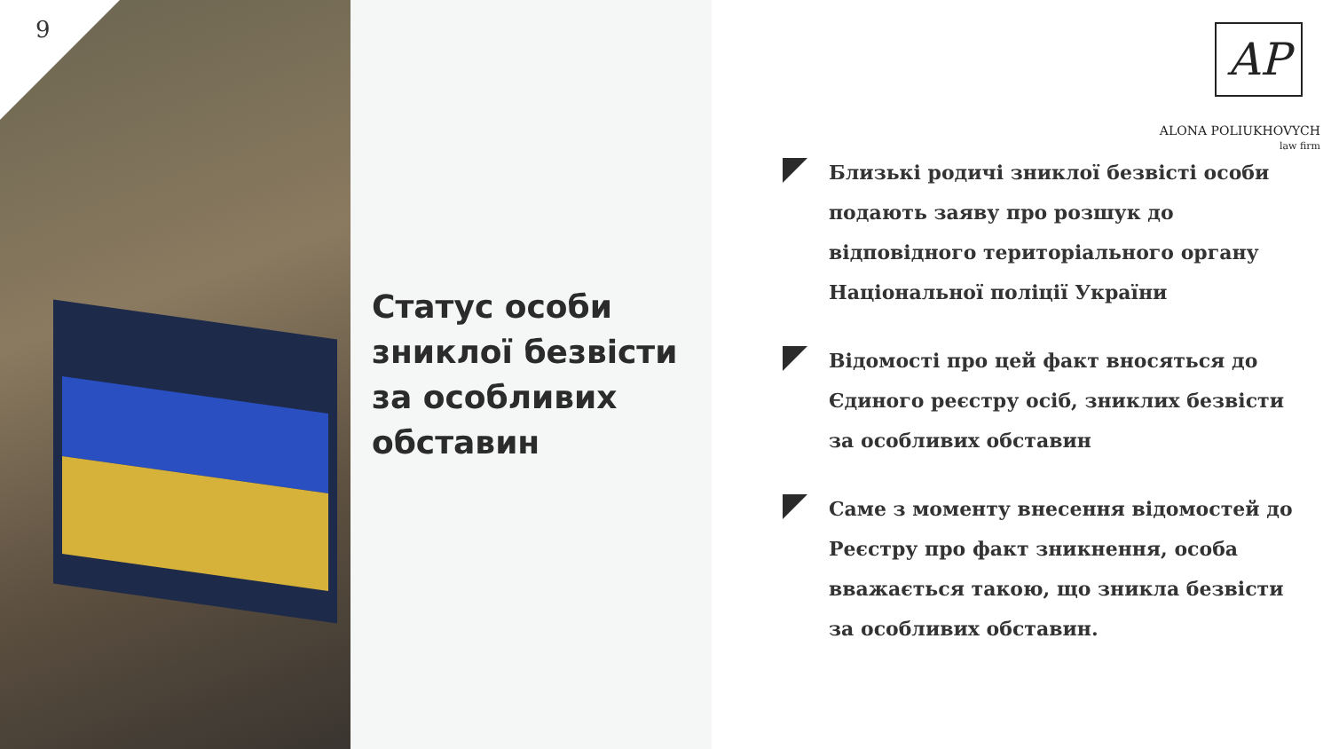9
Статус особи
зниклої безвісти
за особливих
обставин
AP
ALONA POLIUKHOVYCH
law firm
Близькі родичі зниклої безвісті особи подають заяву про розшук до відповідного територіального органу Національної поліції України
Відомості про цей факт вносяться до Єдиного реєстру осіб, зниклих безвісти за особливих обставин
Саме з моменту внесення відомостей до Реєстру про факт зникнення, особа вважається такою, що зникла безвісти за особливих обставин.